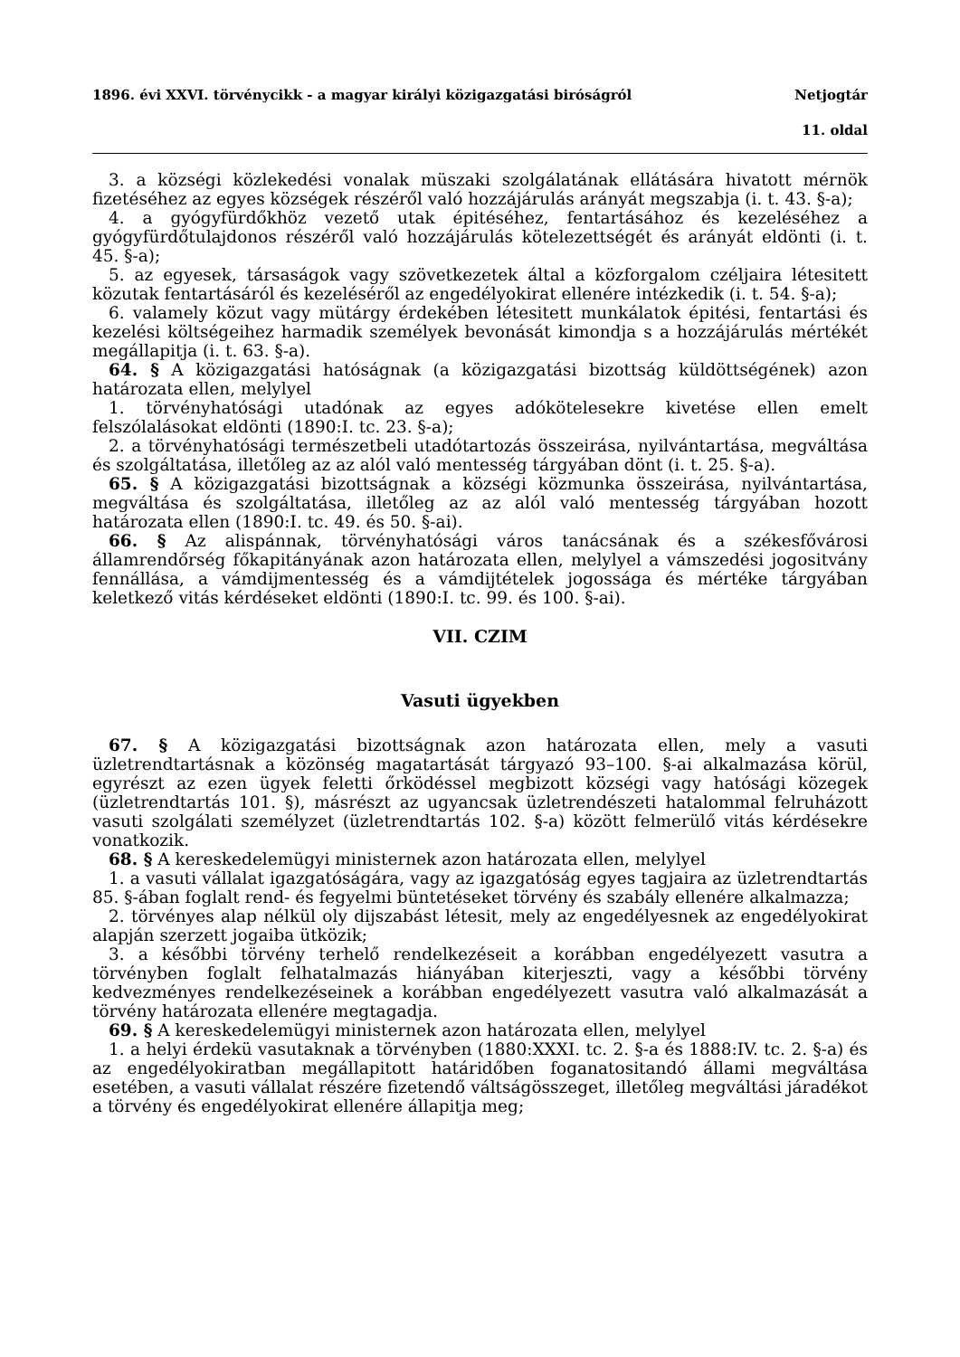1896. évi XXVI. törvénycikk - a magyar királyi közigazgatási biróságról Netjogtár
11. oldal
3. a községi közlekedési vonalak müszaki szolgálatának ellátására hivatott mérnök fizetéséhez az egyes községek részéről való hozzájárulás arányát megszabja (i. t. 43. §-a);
4. a gyógyfürdőkhöz vezető utak épitéséhez, fentartásához és kezeléséhez a gyógyfürdőtulajdonos részéről való hozzájárulás kötelezettségét és arányát eldönti (i. t. 45. §-a);
5. az egyesek, társaságok vagy szövetkezetek által a közforgalom czéljaira létesitett közutak fentartásáról és kezeléséről az engedélyokirat ellenére intézkedik (i. t. 54. §-a);
6. valamely közut vagy mütárgy érdekében létesitett munkálatok épitési, fentartási és kezelési költségeihez harmadik személyek bevonását kimondja s a hozzájárulás mértékét megállapitja (i. t. 63. §-a).
64. § A közigazgatási hatóságnak (a közigazgatási bizottság küldöttségének) azon határozata ellen, melylyel
1. törvényhatósági utadónak az egyes adókötelesekre kivetése ellen emelt felszólalásokat eldönti (1890:I. tc. 23. §-a);
2. a törvényhatósági természetbeli utadótartozás összeirása, nyilvántartása, megváltása és szolgáltatása, illetőleg az az alól való mentesség tárgyában dönt (i. t. 25. §-a).
65. § A közigazgatási bizottságnak a községi közmunka összeirása, nyilvántartása, megváltása és szolgáltatása, illetőleg az az alól való mentesség tárgyában hozott határozata ellen (1890:I. tc. 49. és 50. §-ai).
66. § Az alispánnak, törvényhatósági város tanácsának és a székesfővárosi államrendőrség főkapitányának azon határozata ellen, melylyel a vámszedési jogositvány fennállása, a vámdijmentesség és a vámdijtételek jogossága és mértéke tárgyában keletkező vitás kérdéseket eldönti (1890:I. tc. 99. és 100. §-ai).
VII. CZIM
Vasuti ügyekben
67. § A közigazgatási bizottságnak azon határozata ellen, mely a vasuti üzletrendtartásnak a közönség magatartását tárgyazó 93–100. §-ai alkalmazása körül, egyrészt az ezen ügyek feletti őrködéssel megbizott községi vagy hatósági közegek (üzletrendtartás 101. §), másrészt az ugyancsak üzletrendészeti hatalommal felruházott vasuti szolgálati személyzet (üzletrendtartás 102. §-a) között felmerülő vitás kérdésekre vonatkozik.
68. § A kereskedelemügyi ministernek azon határozata ellen, melylyel
1. a vasuti vállalat igazgatóságára, vagy az igazgatóság egyes tagjaira az üzletrendtartás 85. §-ában foglalt rend- és fegyelmi büntetéseket törvény és szabály ellenére alkalmazza;
2. törvényes alap nélkül oly dijszabást létesit, mely az engedélyesnek az engedélyokirat alapján szerzett jogaiba ütközik;
3. a későbbi törvény terhelő rendelkezéseit a korábban engedélyezett vasutra a törvényben foglalt felhatalmazás hiányában kiterjeszti, vagy a későbbi törvény kedvezményes rendelkezéseinek a korábban engedélyezett vasutra való alkalmazását a törvény határozata ellenére megtagadja.
69. § A kereskedelemügyi ministernek azon határozata ellen, melylyel
1. a helyi érdekü vasutaknak a törvényben (1880:XXXI. tc. 2. §-a és 1888:IV. tc. 2. §-a) és az engedélyokiratban megállapitott határidőben foganatositandó állami megváltása esetében, a vasuti vállalat részére fizetendő váltságösszeget, illetőleg megváltási járadékot a törvény és engedélyokirat ellenére állapitja meg;